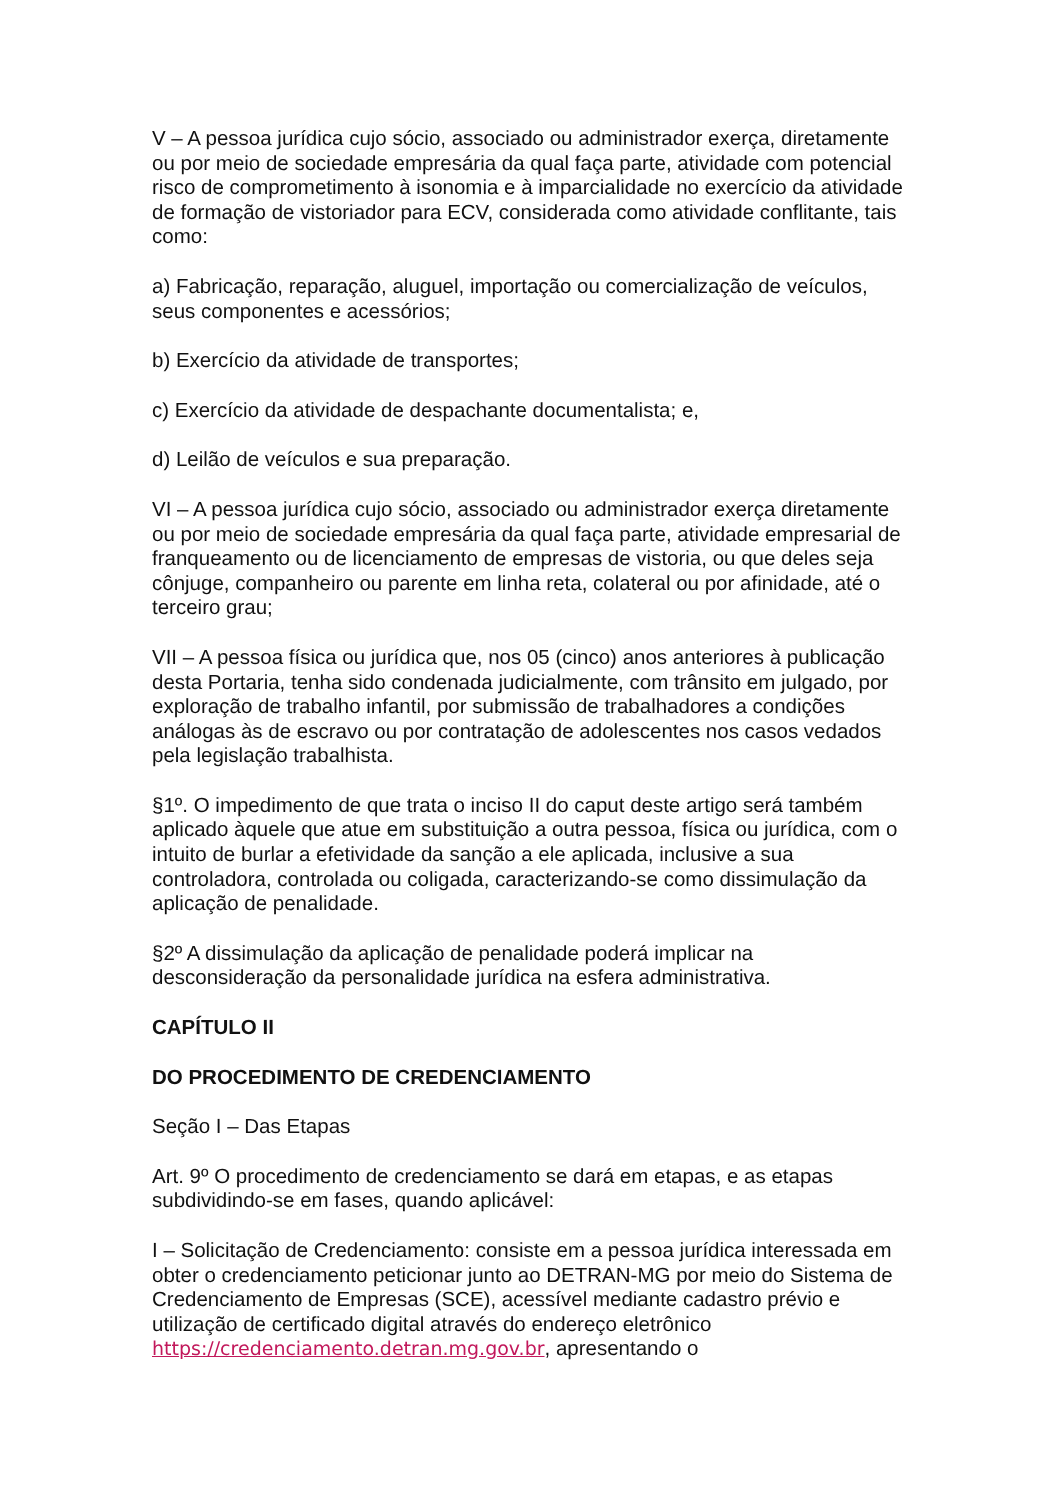V – A pessoa jurídica cujo sócio, associado ou administrador exerça, diretamente ou por meio de sociedade empresária da qual faça parte, atividade com potencial risco de comprometimento à isonomia e à imparcialidade no exercício da atividade de formação de vistoriador para ECV, considerada como atividade conflitante, tais como:
a) Fabricação, reparação, aluguel, importação ou comercialização de veículos, seus componentes e acessórios;
b) Exercício da atividade de transportes;
c) Exercício da atividade de despachante documentalista; e,
d) Leilão de veículos e sua preparação.
VI – A pessoa jurídica cujo sócio, associado ou administrador exerça diretamente ou por meio de sociedade empresária da qual faça parte, atividade empresarial de franqueamento ou de licenciamento de empresas de vistoria, ou que deles seja cônjuge, companheiro ou parente em linha reta, colateral ou por afinidade, até o terceiro grau;
VII – A pessoa física ou jurídica que, nos 05 (cinco) anos anteriores à publicação desta Portaria, tenha sido condenada judicialmente, com trânsito em julgado, por exploração de trabalho infantil, por submissão de trabalhadores a condições análogas às de escravo ou por contratação de adolescentes nos casos vedados pela legislação trabalhista.
§1º. O impedimento de que trata o inciso II do caput deste artigo será também aplicado àquele que atue em substituição a outra pessoa, física ou jurídica, com o intuito de burlar a efetividade da sanção a ele aplicada, inclusive a sua controladora, controlada ou coligada, caracterizando-se como dissimulação da aplicação de penalidade.
§2º A dissimulação da aplicação de penalidade poderá implicar na desconsideração da personalidade jurídica na esfera administrativa.
CAPÍTULO II
DO PROCEDIMENTO DE CREDENCIAMENTO
Seção I – Das Etapas
Art. 9º O procedimento de credenciamento se dará em etapas, e as etapas subdividindo-se em fases, quando aplicável:
I – Solicitação de Credenciamento: consiste em a pessoa jurídica interessada em obter o credenciamento peticionar junto ao DETRAN-MG por meio do Sistema de Credenciamento de Empresas (SCE), acessível mediante cadastro prévio e utilização de certificado digital através do endereço eletrônico https://credenciamento.detran.mg.gov.br, apresentando o